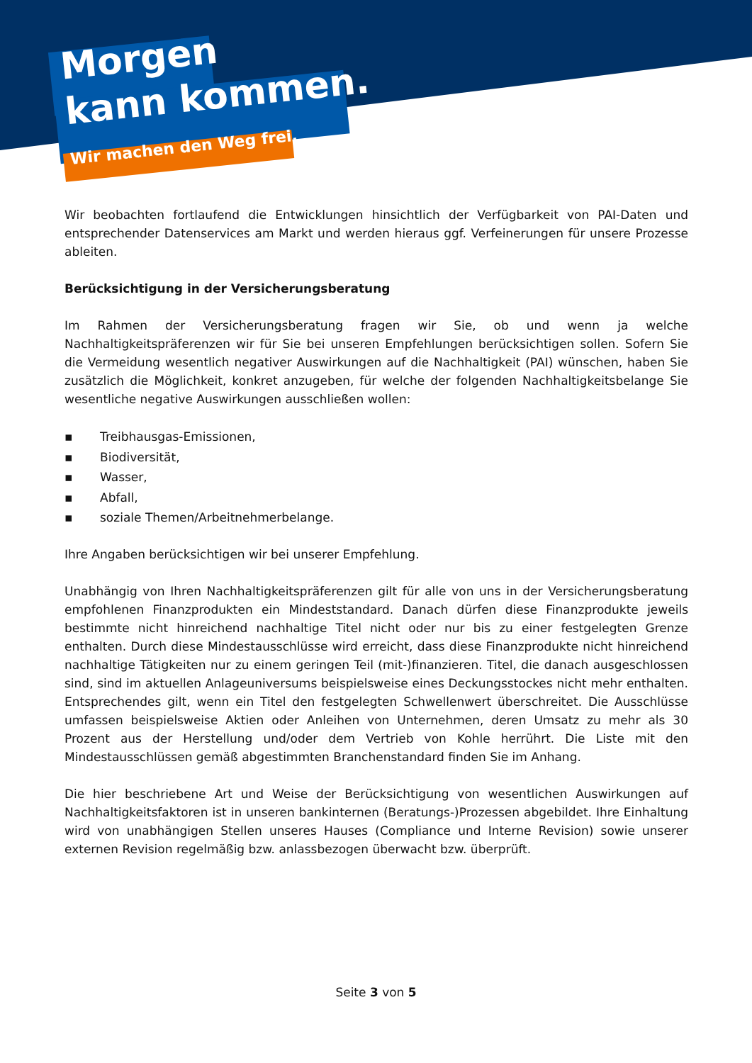Morgen
kann kommen.
Wir machen den Weg frei.
Wir beobachten fortlaufend die Entwicklungen hinsichtlich der Verfügbarkeit von PAI-Daten und entsprechender Datenservices am Markt und werden hieraus ggf. Verfeinerungen für unsere Prozesse ableiten.
Berücksichtigung in der Versicherungsberatung
Im Rahmen der Versicherungsberatung fragen wir Sie, ob und wenn ja welche Nachhaltigkeitspräferenzen wir für Sie bei unseren Empfehlungen berücksichtigen sollen. Sofern Sie die Vermeidung wesentlich negativer Auswirkungen auf die Nachhaltigkeit (PAI) wünschen, haben Sie zusätzlich die Möglichkeit, konkret anzugeben, für welche der folgenden Nachhaltigkeitsbelange Sie wesentliche negative Auswirkungen ausschließen wollen:
▪ Treibhausgas-Emissionen,
▪ Biodiversität,
▪ Wasser,
▪ Abfall,
▪ soziale Themen/Arbeitnehmerbelange.
Ihre Angaben berücksichtigen wir bei unserer Empfehlung.
Unabhängig von Ihren Nachhaltigkeitspräferenzen gilt für alle von uns in der Versicherungsberatung empfohlenen Finanzprodukten ein Mindeststandard. Danach dürfen diese Finanzprodukte jeweils bestimmte nicht hinreichend nachhaltige Titel nicht oder nur bis zu einer festgelegten Grenze enthalten. Durch diese Mindestausschlüsse wird erreicht, dass diese Finanzprodukte nicht hinreichend nachhaltige Tätigkeiten nur zu einem geringen Teil (mit-)finanzieren. Titel, die danach ausgeschlossen sind, sind im aktuellen Anlageuniversums beispielsweise eines Deckungsstockes nicht mehr enthalten. Entsprechendes gilt, wenn ein Titel den festgelegten Schwellenwert überschreitet. Die Ausschlüsse umfassen beispielsweise Aktien oder Anleihen von Unternehmen, deren Umsatz zu mehr als 30 Prozent aus der Herstellung und/oder dem Vertrieb von Kohle herrührt. Die Liste mit den Mindestausschlüssen gemäß abgestimmten Branchenstandard finden Sie im Anhang.
Die hier beschriebene Art und Weise der Berücksichtigung von wesentlichen Auswirkungen auf Nachhaltigkeitsfaktoren ist in unseren bankinternen (Beratungs-)Prozessen abgebildet. Ihre Einhaltung wird von unabhängigen Stellen unseres Hauses (Compliance und Interne Revision) sowie unserer externen Revision regelmäßig bzw. anlassbezogen überwacht bzw. überprüft.
Seite 3 von 5